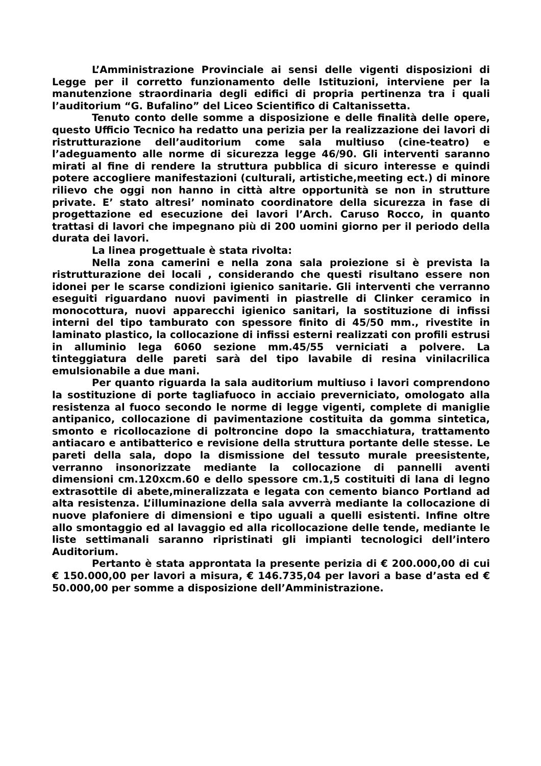L’Amministrazione Provinciale ai sensi delle vigenti disposizioni di Legge per il corretto funzionamento delle Istituzioni, interviene per la manutenzione straordinaria degli edifici di propria pertinenza tra i quali l’auditorium “G. Bufalino” del Liceo Scientifico di Caltanissetta.
Tenuto conto delle somme a disposizione e delle finalità delle opere, questo Ufficio Tecnico ha redatto una perizia per la realizzazione dei lavori di ristrutturazione dell’auditorium come sala multiuso (cine-teatro) e l’adeguamento alle norme di sicurezza legge 46/90. Gli interventi saranno mirati al fine di rendere la struttura pubblica di sicuro interesse e quindi potere accogliere manifestazioni (culturali, artistiche,meeting ect.) di minore rilievo che oggi non hanno in città altre opportunità se non in strutture private. E’ stato altresi’ nominato coordinatore della sicurezza in fase di progettazione ed esecuzione dei lavori l’Arch. Caruso Rocco, in quanto trattasi di lavori che impegnano più di 200 uomini giorno per il periodo della durata dei lavori.
La linea progettuale è stata rivolta:
Nella zona camerini e nella zona sala proiezione si è prevista la ristrutturazione dei locali , considerando che questi risultano essere non idonei per le scarse condizioni igienico sanitarie. Gli interventi che verranno eseguiti riguardano nuovi pavimenti in piastrelle di Clinker ceramico in monocottura, nuovi apparecchi igienico sanitari, la sostituzione di infissi interni del tipo tamburato con spessore finito di 45/50 mm., rivestite in laminato plastico, la collocazione di infissi esterni realizzati con profili estrusi in alluminio lega 6060 sezione mm.45/55 verniciati a polvere. La tinteggiatura delle pareti sarà del tipo lavabile di resina vinilacrilica emulsionabile a due mani.
Per quanto riguarda la sala auditorium multiuso i lavori comprendono la sostituzione di porte tagliafuoco in acciaio preverniciato, omologato alla resistenza al fuoco secondo le norme di legge vigenti, complete di maniglie antipanico, collocazione di pavimentazione costituita da gomma sintetica, smonto e ricollocazione di poltroncine dopo la smacchiatura, trattamento antiacaro e antibatterico e revisione della struttura portante delle stesse. Le pareti della sala, dopo la dismissione del tessuto murale preesistente, verranno insonorizzate mediante la collocazione di pannelli aventi dimensioni cm.120xcm.60 e dello spessore cm.1,5 costituiti di lana di legno extrasottile di abete,mineralizzata e legata con cemento bianco Portland ad alta resistenza. L’illuminazione della sala avverrà mediante la collocazione di nuove plafoniere di dimensioni e tipo uguali a quelli esistenti. Infine oltre allo smontaggio ed al lavaggio ed alla ricollocazione delle tende, mediante le liste settimanali saranno ripristinati gli impianti tecnologici dell’intero Auditorium.
Pertanto è stata approntata la presente perizia di € 200.000,00 di cui € 150.000,00 per lavori a misura, € 146.735,04 per lavori a base d’asta ed € 50.000,00 per somme a disposizione dell’Amministrazione.